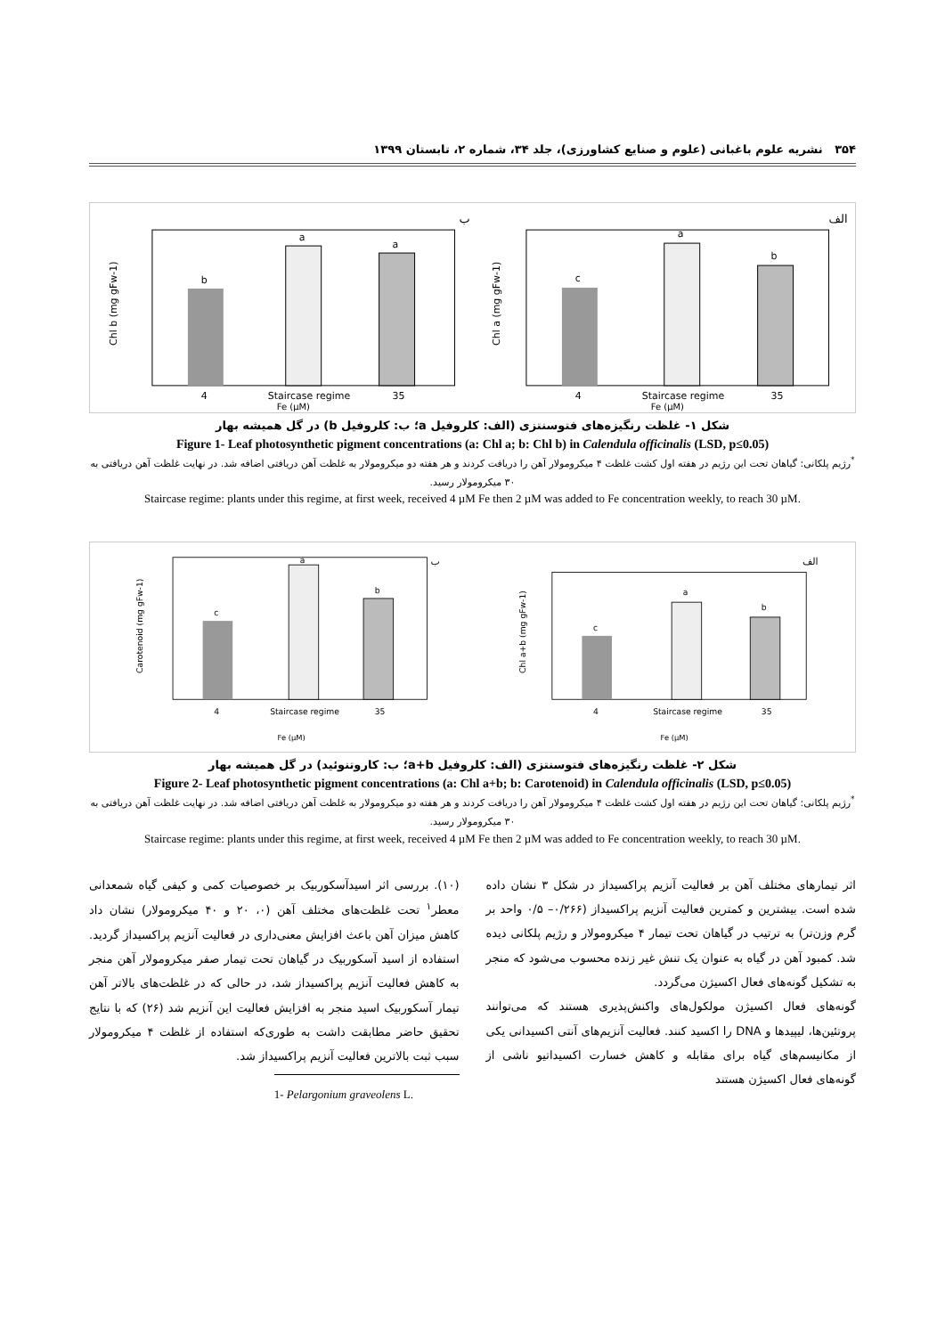۳۵۴ نشریه علوم باغبانی (علوم و صنایع کشاورزی)، جلد ۳۴، شماره ۲، تابستان ۱۳۹۹
ب
b
a
a
4
Staircase regime
35
Fe (µM)
Chl b (mg gFw-1)
الف
c
a
b
4
Staircase regime
35
Fe (µM)
Chl a (mg gFw-1)
شکل ۱- غلظت رنگیزه‌های فتوسنتزی (الف: کلروفیل a؛ ب: کلروفیل b) در گل همیشه بهار
Figure 1- Leaf photosynthetic pigment concentrations (a: Chl a; b: Chl b) in Calendula officinalis (LSD, p≤0.05)
<sup>*</sup> رژیم پلکانی: گیاهان تحت این رژیم در هفته اول کشت غلظت ۴ میکرومولار آهن را دریافت کردند و هر هفته دو میکرومولار به غلظت آهن دریافتی اضافه شد. در نهایت غلظت آهن دریافتی به ۳۰ میکرومولار رسید.
Staircase regime: plants under this regime, at first week, received 4 µM Fe then 2 µM was added to Fe concentration weekly, to reach 30 µM.
ب
c
a
b
4
Staircase regime
35
Fe (µM)
Carotenoid (mg gFw-1)
الف
c
a
b
4
Staircase regime
35
Fe (µM)
Chl a+b (mg gFw-1)
شکل ۲- غلظت رنگیزه‌های فتوسنتزی (الف: کلروفیل a+b؛ ب: کاروتنوئید) در گل همیشه بهار
Figure 2- Leaf photosynthetic pigment concentrations (a: Chl a+b; b: Carotenoid) in Calendula officinalis (LSD, p≤0.05)
<sup>*</sup> رژیم پلکانی: گیاهان تحت این رژیم در هفته اول کشت غلظت ۴ میکرومولار آهن را دریافت کردند و هر هفته دو میکرومولار به غلظت آهن دریافتی اضافه شد. در نهایت غلظت آهن دریافتی به ۳۰ میکرومولار رسید.
Staircase regime: plants under this regime, at first week, received 4 µM Fe then 2 µM was added to Fe concentration weekly, to reach 30 µM.
اثر تیمارهای مختلف آهن بر فعالیت آنزیم پراکسیداز در شکل ۳ نشان داده شده است. بیشترین و کمترین فعالیت آنزیم پراکسیداز (۰/۲۶۶– ۰/۵ واحد بر گرم وزن‌تر) به ترتیب در گیاهان تحت تیمار ۴ میکرومولار و رژیم پلکانی دیده شد. کمبود آهن در گیاه به عنوان یک تنش غیر زنده محسوب می‌شود که منجر به تشکیل گونه‌های فعال اکسیژن می‌گردد.
گونه‌های فعال اکسیژن مولکول‌های واکنش‌پذیری هستند که می‌توانند پروتئین‌ها، لیپیدها و DNA را اکسید کنند. فعالیت آنزیم‌های آنتی اکسیدانی یکی از مکانیسم‌های گیاه برای مقابله و کاهش خسارت اکسیداتیو ناشی از گونه‌های فعال اکسیژن هستند
(۱۰). بررسی اثر اسیدآسکوربیک بر خصوصیات کمی و کیفی گیاه شمعدانی معطر<sup>۱</sup> تحت غلظت‌های مختلف آهن (۰، ۲۰ و ۴۰ میکرومولار) نشان داد کاهش میزان آهن باعث افزایش معنی‌داری در فعالیت آنزیم پراکسیداز گردید. استفاده از اسید آسکوربیک در گیاهان تحت تیمار صفر میکرومولار آهن منجر به کاهش فعالیت آنزیم پراکسیداز شد، در حالی که در غلظت‌های بالاتر آهن تیمار آسکوربیک اسید منجر به افزایش فعالیت این آنزیم شد (۲۶) که با نتایج تحقیق حاضر مطابقت داشت به طوری‌که استفاده از غلظت ۴ میکرومولار سبب ثبت بالاترین فعالیت آنزیم پراکسیداز شد.
1- Pelargonium graveolens L.